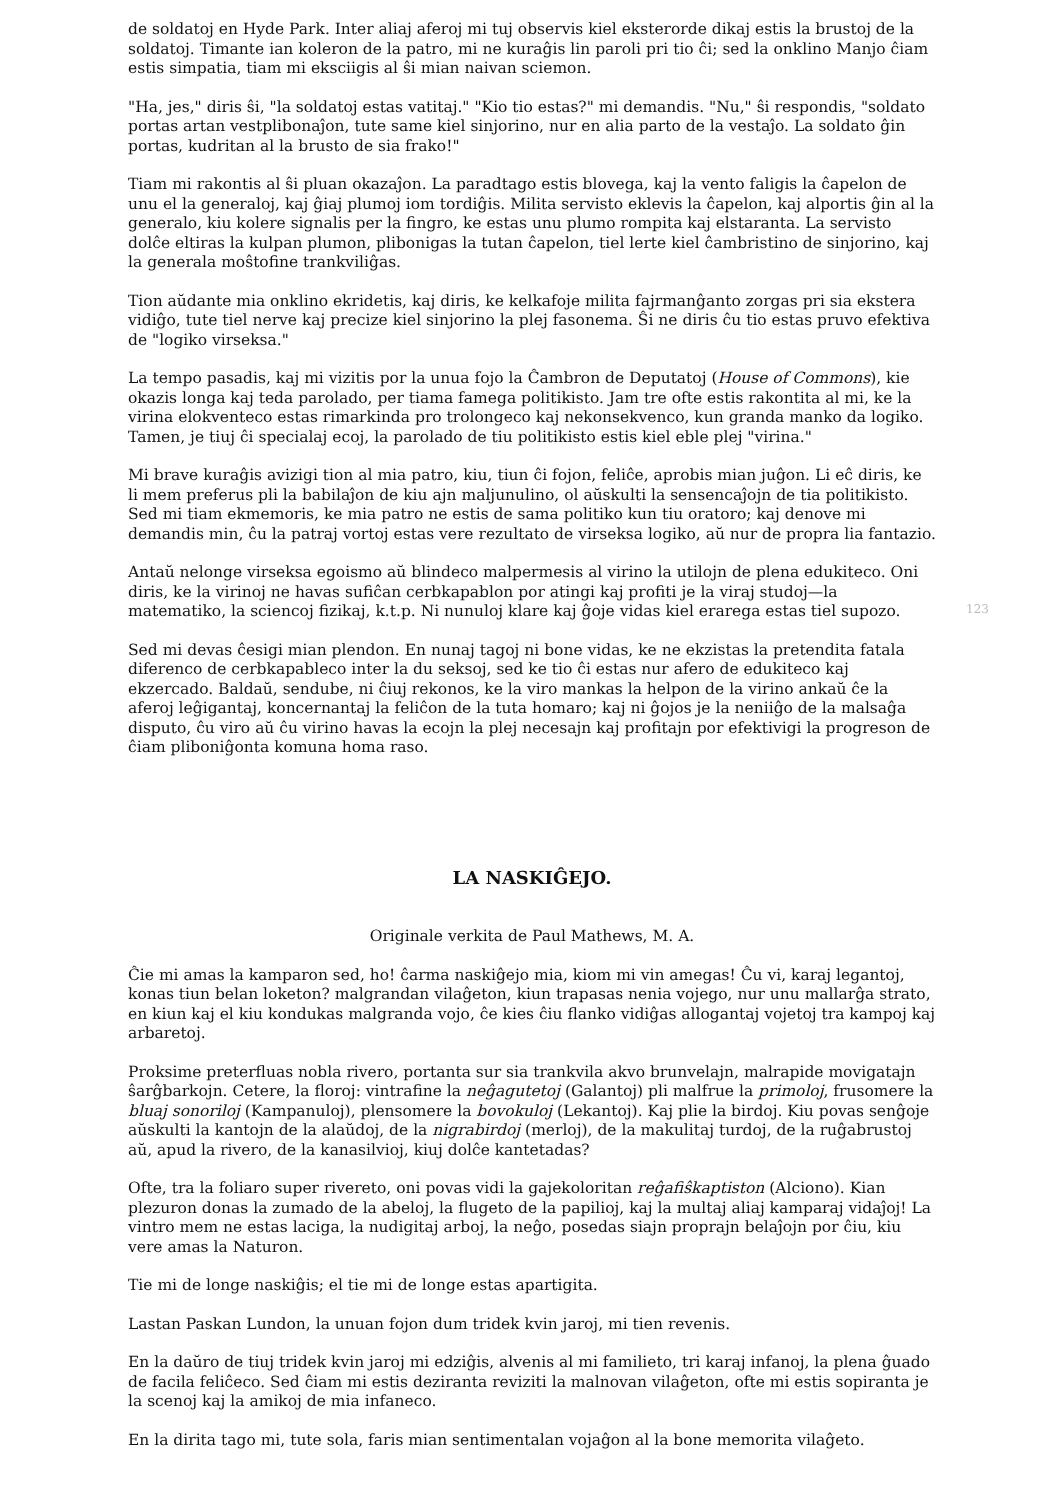de soldatoj en Hyde Park. Inter aliaj aferoj mi tuj observis kiel eksterorde dikaj estis la brustoj de la soldatoj. Timante ian koleron de la patro, mi ne kuraĝis lin paroli pri tio ĉi; sed la onklino Manjo ĉiam estis simpatia, tiam mi eksciigis al ŝi mian naivan sciemon.
"Ha, jes," diris ŝi, "la soldatoj estas vatitaj." "Kio tio estas?" mi demandis. "Nu," ŝi respondis, "soldato portas artan vestplibonaĵon, tute same kiel sinjorino, nur en alia parto de la vestaĵo. La soldato ĝin portas, kudritan al la brusto de sia frako!"
Tiam mi rakontis al ŝi pluan okazaĵon. La paradtago estis blovega, kaj la vento faligis la ĉapelon de unu el la generaloj, kaj ĝiaj plumoj iom tordiĝis. Milita servisto eklevis la ĉapelon, kaj alportis ĝin al la generalo, kiu kolere signalis per la fingro, ke estas unu plumo rompita kaj elstaranta. La servisto dolĉe eltiras la kulpan plumon, plibonigas la tutan ĉapelon, tiel lerte kiel ĉambristino de sinjorino, kaj la generala moŝtofine trankviliĝas.
Tion aŭdante mia onklino ekridetis, kaj diris, ke kelkafoje milita fajrmanĝanto zorgas pri sia ekstera vidiĝo, tute tiel nerve kaj precize kiel sinjorino la plej fasonema. Ŝi ne diris ĉu tio estas pruvo efektiva de "logiko virseksa."
La tempo pasadis, kaj mi vizitis por la unua fojo la Ĉambron de Deputatoj (House of Commons), kie okazis longa kaj teda parolado, per tiama famega politikisto. Jam tre ofte estis rakontita al mi, ke la virina elokventeco estas rimarkinda pro trolongeco kaj nekonsekvenco, kun granda manko da logiko. Tamen, je tiuj ĉi specialaj ecoj, la parolado de tiu politikisto estis kiel eble plej "virina."
Mi brave kuraĝis avizigi tion al mia patro, kiu, tiun ĉi fojon, feliĉe, aprobis mian juĝon. Li eĉ diris, ke li mem preferus pli la babilaĵon de kiu ajn maljunulino, ol aŭskulti la sensencaĵojn de tia politikisto. Sed mi tiam ekmemoris, ke mia patro ne estis de sama politiko kun tiu oratoro; kaj denove mi demandis min, ĉu la patraj vortoj estas vere rezultato de virseksa logiko, aŭ nur de propra lia fantazio.
Antaŭ nelonge virseksa egoismo aŭ blindeco malpermesis al virino la utilojn de plena edukiteco. Oni diris, ke la virinoj ne havas sufiĉan cerbkapablon por atingi kaj profiti je la viraj studoj—la matematiko, la sciencoj fizikaj, k.t.p. Ni nunuloj klare kaj ĝoje vidas kiel erarega estas tiel supozo.
123
Sed mi devas ĉesigi mian plendon. En nunaj tagoj ni bone vidas, ke ne ekzistas la pretendita fatala diferenco de cerbkapableco inter la du seksoj, sed ke tio ĉi estas nur afero de edukiteco kaj ekzercado. Baldaŭ, sendube, ni ĉiuj rekonos, ke la viro mankas la helpon de la virino ankaŭ ĉe la aferoj leĝigantaj, koncernantaj la feliĉon de la tuta homaro; kaj ni ĝojos je la neniiĝo de la malsaĝa disputo, ĉu viro aŭ ĉu virino havas la ecojn la plej necesajn kaj profitajn por efektivigi la progreson de ĉiam pliboniĝonta komuna homa raso.
LA NASKIĜEJO.
Originale verkita de Paul Mathews, M. A.
Ĉie mi amas la kamparon sed, ho! ĉarma naskiĝejo mia, kiom mi vin amegas! Ĉu vi, karaj legantoj, konas tiun belan loketon? malgrandan vilaĝeton, kiun trapasas nenia vojego, nur unu mallarĝa strato, en kiun kaj el kiu kondukas malgranda vojo, ĉe kies ĉiu flanko vidiĝas allogantaj vojetoj tra kampoj kaj arbaretoj.
Proksime preterfluas nobla rivero, portanta sur sia trankvila akvo brunvelajn, malrapide movigatajn ŝarĝbarkojn. Cetere, la floroj: vintrafine la neĝagutetoj (Galantoj) pli malfrue la primoloj, frusomere la bluaj sonoriloj (Kampanuloj), plensomere la bovokuloj (Lekantoj). Kaj plie la birdoj. Kiu povas senĝoje aŭskulti la kantojn de la alaŭdoj, de la nigrabirdoj (merloj), de la makulitaj turdoj, de la ruĝabrustoj aŭ, apud la rivero, de la kanasilvioj, kiuj dolĉe kantetadas?
Ofte, tra la foliaro super rivereto, oni povas vidi la gajekoloritan reĝafiŝkaptiston (Alciono). Kian plezuron donas la zumado de la abeloj, la flugeto de la papilioj, kaj la multaj aliaj kamparaj vidaĵoj! La vintro mem ne estas laciga, la nudigitaj arboj, la neĝo, posedas siajn proprajn belaĵojn por ĉiu, kiu vere amas la Naturon.
Tie mi de longe naskiĝis; el tie mi de longe estas apartigita.
Lastan Paskan Lundon, la unuan fojon dum tridek kvin jaroj, mi tien revenis.
En la daŭro de tiuj tridek kvin jaroj mi edziĝis, alvenis al mi familieto, tri karaj infanoj, la plena ĝuado de facila feliĉeco. Sed ĉiam mi estis deziranta reviziti la malnovan vilaĝeton, ofte mi estis sopiranta je la scenoj kaj la amikoj de mia infaneco.
En la dirita tago mi, tute sola, faris mian sentimentalan vojaĝon al la bone memorita vilaĝeto.